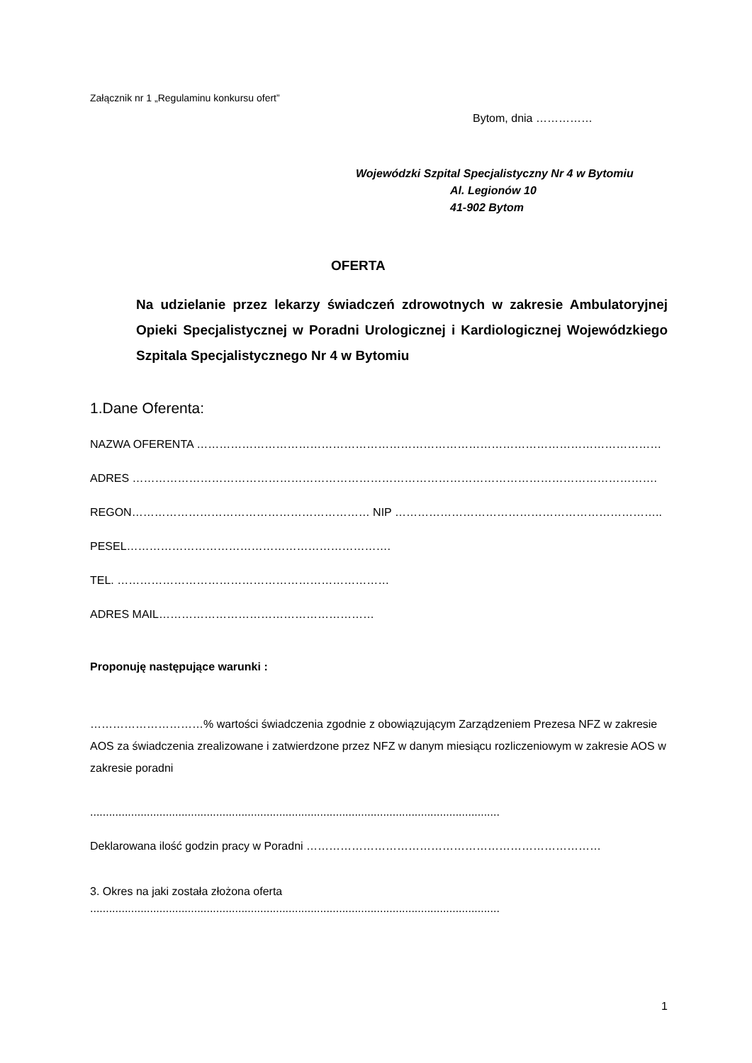Załącznik nr 1 „Regulaminu konkursu ofert”
Bytom, dnia ……………
Wojewódzki Szpital Specjalistyczny Nr 4 w Bytomiu
Al. Legionów 10
41-902 Bytom
OFERTA
Na udzielanie przez lekarzy świadczeń zdrowotnych w zakresie Ambulatoryjnej Opieki Specjalistycznej w Poradni Urologicznej i Kardiologicznej Wojewódzkiego Szpitala Specjalistycznego Nr 4 w Bytomiu
1.Dane Oferenta:
NAZWA OFERENTA ……………………………………………………………………………………………………………
ADRES ………………………………………………………………………………………………………………………….
REGON……………………………………………………… NIP ……………………………………………………………..
PESEL…………………………………………………………….
TEL. ………………………………………………………………
ADRES MAIL…………………………………………………
Proponuję następujące warunki :
…………………………% wartości świadczenia zgodnie z obowiązującym Zarządzeniem Prezesa NFZ w zakresie AOS za świadczenia zrealizowane i zatwierdzone przez NFZ w danym miesiącu rozliczeniowym w zakresie AOS w zakresie poradni
..................................................................................................................................
Deklarowana ilość godzin pracy w Poradni ……………………………………………………………………
3. Okres na jaki została złożona oferta
..................................................................................................................................
1